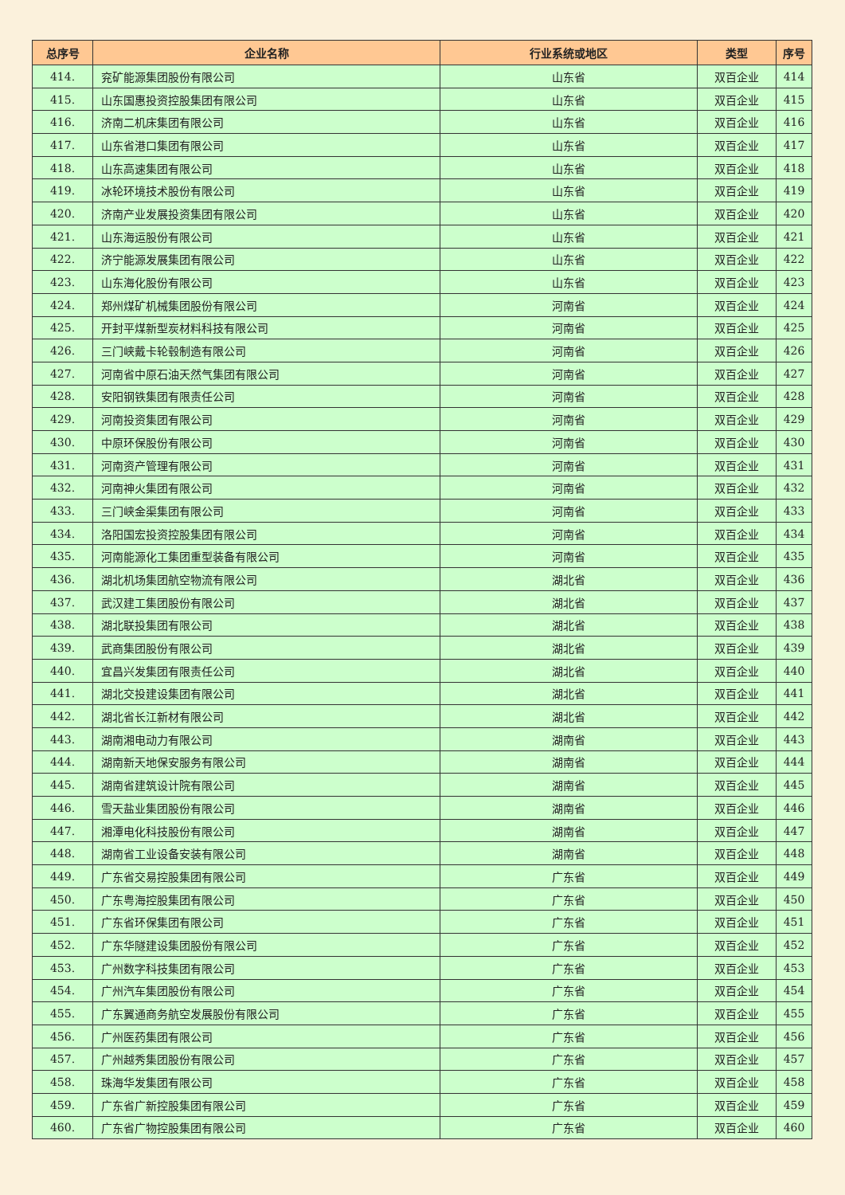| 总序号 | 企业名称 | 行业系统或地区 | 类型 | 序号 |
| --- | --- | --- | --- | --- |
| 414. | 兖矿能源集团股份有限公司 | 山东省 | 双百企业 | 414 |
| 415. | 山东国惠投资控股集团有限公司 | 山东省 | 双百企业 | 415 |
| 416. | 济南二机床集团有限公司 | 山东省 | 双百企业 | 416 |
| 417. | 山东省港口集团有限公司 | 山东省 | 双百企业 | 417 |
| 418. | 山东高速集团有限公司 | 山东省 | 双百企业 | 418 |
| 419. | 冰轮环境技术股份有限公司 | 山东省 | 双百企业 | 419 |
| 420. | 济南产业发展投资集团有限公司 | 山东省 | 双百企业 | 420 |
| 421. | 山东海运股份有限公司 | 山东省 | 双百企业 | 421 |
| 422. | 济宁能源发展集团有限公司 | 山东省 | 双百企业 | 422 |
| 423. | 山东海化股份有限公司 | 山东省 | 双百企业 | 423 |
| 424. | 郑州煤矿机械集团股份有限公司 | 河南省 | 双百企业 | 424 |
| 425. | 开封平煤新型炭材料科技有限公司 | 河南省 | 双百企业 | 425 |
| 426. | 三门峡戴卡轮毂制造有限公司 | 河南省 | 双百企业 | 426 |
| 427. | 河南省中原石油天然气集团有限公司 | 河南省 | 双百企业 | 427 |
| 428. | 安阳钢铁集团有限责任公司 | 河南省 | 双百企业 | 428 |
| 429. | 河南投资集团有限公司 | 河南省 | 双百企业 | 429 |
| 430. | 中原环保股份有限公司 | 河南省 | 双百企业 | 430 |
| 431. | 河南资产管理有限公司 | 河南省 | 双百企业 | 431 |
| 432. | 河南神火集团有限公司 | 河南省 | 双百企业 | 432 |
| 433. | 三门峡金渠集团有限公司 | 河南省 | 双百企业 | 433 |
| 434. | 洛阳国宏投资控股集团有限公司 | 河南省 | 双百企业 | 434 |
| 435. | 河南能源化工集团重型装备有限公司 | 河南省 | 双百企业 | 435 |
| 436. | 湖北机场集团航空物流有限公司 | 湖北省 | 双百企业 | 436 |
| 437. | 武汉建工集团股份有限公司 | 湖北省 | 双百企业 | 437 |
| 438. | 湖北联投集团有限公司 | 湖北省 | 双百企业 | 438 |
| 439. | 武商集团股份有限公司 | 湖北省 | 双百企业 | 439 |
| 440. | 宜昌兴发集团有限责任公司 | 湖北省 | 双百企业 | 440 |
| 441. | 湖北交投建设集团有限公司 | 湖北省 | 双百企业 | 441 |
| 442. | 湖北省长江新材有限公司 | 湖北省 | 双百企业 | 442 |
| 443. | 湖南湘电动力有限公司 | 湖南省 | 双百企业 | 443 |
| 444. | 湖南新天地保安服务有限公司 | 湖南省 | 双百企业 | 444 |
| 445. | 湖南省建筑设计院有限公司 | 湖南省 | 双百企业 | 445 |
| 446. | 雪天盐业集团股份有限公司 | 湖南省 | 双百企业 | 446 |
| 447. | 湘潭电化科技股份有限公司 | 湖南省 | 双百企业 | 447 |
| 448. | 湖南省工业设备安装有限公司 | 湖南省 | 双百企业 | 448 |
| 449. | 广东省交易控股集团有限公司 | 广东省 | 双百企业 | 449 |
| 450. | 广东粤海控股集团有限公司 | 广东省 | 双百企业 | 450 |
| 451. | 广东省环保集团有限公司 | 广东省 | 双百企业 | 451 |
| 452. | 广东华隧建设集团股份有限公司 | 广东省 | 双百企业 | 452 |
| 453. | 广州数字科技集团有限公司 | 广东省 | 双百企业 | 453 |
| 454. | 广州汽车集团股份有限公司 | 广东省 | 双百企业 | 454 |
| 455. | 广东翼通商务航空发展股份有限公司 | 广东省 | 双百企业 | 455 |
| 456. | 广州医药集团有限公司 | 广东省 | 双百企业 | 456 |
| 457. | 广州越秀集团股份有限公司 | 广东省 | 双百企业 | 457 |
| 458. | 珠海华发集团有限公司 | 广东省 | 双百企业 | 458 |
| 459. | 广东省广新控股集团有限公司 | 广东省 | 双百企业 | 459 |
| 460. | 广东省广物控股集团有限公司 | 广东省 | 双百企业 | 460 |